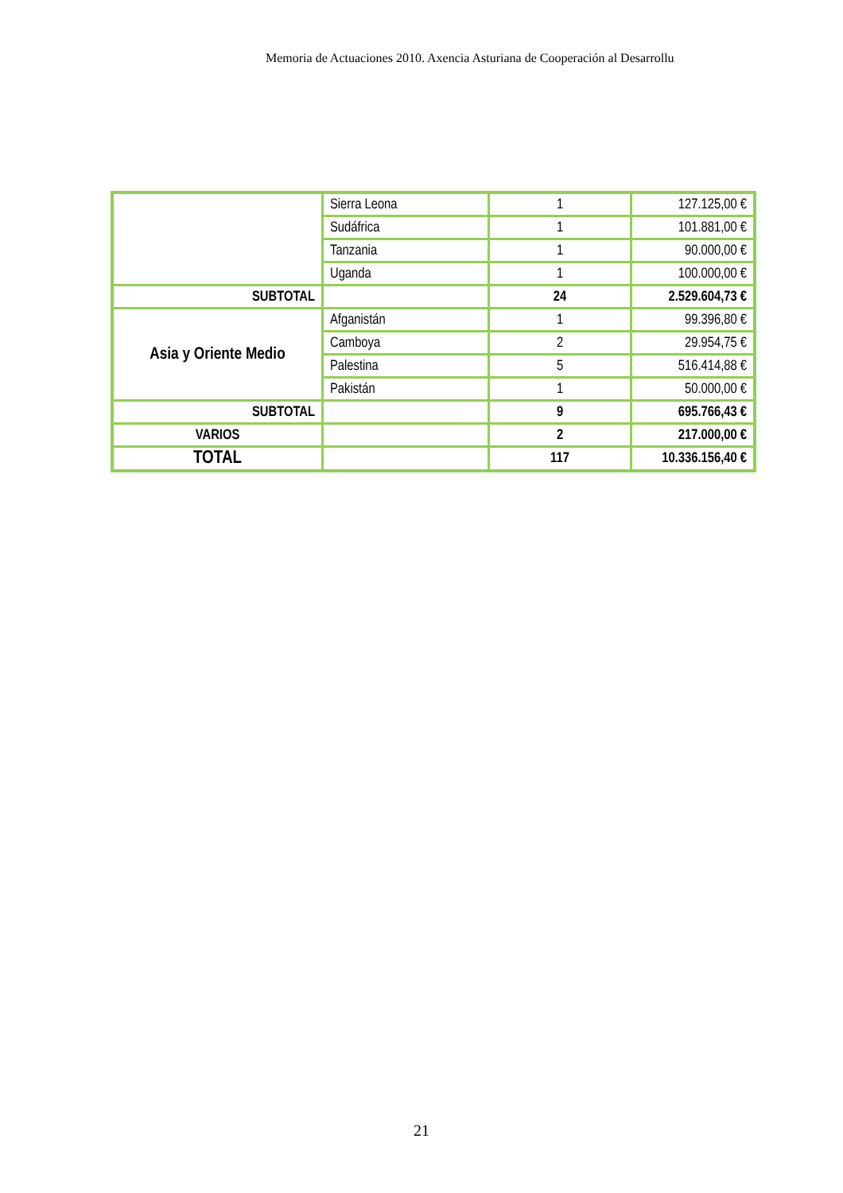Memoria de Actuaciones 2010. Axencia Asturiana de Cooperación al Desarrollu
| | Sierra Leona | 1 | 127.125,00 € |
| | Sudáfrica | 1 | 101.881,00 € |
| | Tanzania | 1 | 90.000,00 € |
| | Uganda | 1 | 100.000,00 € |
| SUBTOTAL | | 24 | 2.529.604,73 € |
| Asia y Oriente Medio | Afganistán | 1 | 99.396,80 € |
| | Camboya | 2 | 29.954,75 € |
| | Palestina | 5 | 516.414,88 € |
| | Pakistán | 1 | 50.000,00 € |
| SUBTOTAL | | 9 | 695.766,43 € |
| VARIOS | | 2 | 217.000,00 € |
| TOTAL | | 117 | 10.336.156,40 € |
21